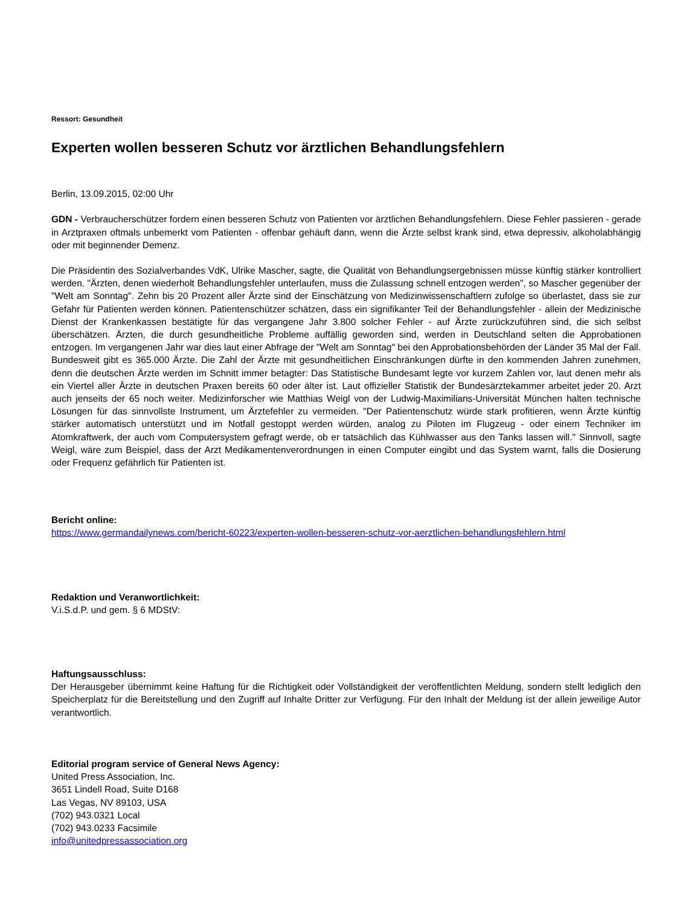Ressort: Gesundheit
Experten wollen besseren Schutz vor ärztlichen Behandlungsfehlern
Berlin, 13.09.2015, 02:00 Uhr
GDN - Verbraucherschützer fordern einen besseren Schutz von Patienten vor ärztlichen Behandlungsfehlern. Diese Fehler passieren - gerade in Arztpraxen oftmals unbemerkt vom Patienten - offenbar gehäuft dann, wenn die Ärzte selbst krank sind, etwa depressiv, alkoholabhängig oder mit beginnender Demenz.
Die Präsidentin des Sozialverbandes VdK, Ulrike Mascher, sagte, die Qualität von Behandlungsergebnissen müsse künftig stärker kontrolliert werden. "Ärzten, denen wiederholt Behandlungsfehler unterlaufen, muss die Zulassung schnell entzogen werden", so Mascher gegenüber der "Welt am Sonntag". Zehn bis 20 Prozent aller Ärzte sind der Einschätzung von Medizinwissenschaftlern zufolge so überlastet, dass sie zur Gefahr für Patienten werden können. Patientenschützer schätzen, dass ein signifikanter Teil der Behandlungsfehler - allein der Medizinische Dienst der Krankenkassen bestätigte für das vergangene Jahr 3.800 solcher Fehler - auf Ärzte zurückzuführen sind, die sich selbst überschätzen. Ärzten, die durch gesundheitliche Probleme auffällig geworden sind, werden in Deutschland selten die Approbationen entzogen. Im vergangenen Jahr war dies laut einer Abfrage der "Welt am Sonntag" bei den Approbationsbehörden der Länder 35 Mal der Fall. Bundesweit gibt es 365.000 Ärzte. Die Zahl der Ärzte mit gesundheitlichen Einschränkungen dürfte in den kommenden Jahren zunehmen, denn die deutschen Ärzte werden im Schnitt immer betagter: Das Statistische Bundesamt legte vor kurzem Zahlen vor, laut denen mehr als ein Viertel aller Ärzte in deutschen Praxen bereits 60 oder älter ist. Laut offizieller Statistik der Bundesärztekammer arbeitet jeder 20. Arzt auch jenseits der 65 noch weiter. Medizinforscher wie Matthias Weigl von der Ludwig-Maximilians-Universität München halten technische Lösungen für das sinnvollste Instrument, um Ärztefehler zu vermeiden. "Der Patientenschutz würde stark profitieren, wenn Ärzte künftig stärker automatisch unterstützt und im Notfall gestoppt werden würden, analog zu Piloten im Flugzeug - oder einem Techniker im Atomkraftwerk, der auch vom Computersystem gefragt werde, ob er tatsächlich das Kühlwasser aus den Tanks lassen will." Sinnvoll, sagte Weigl, wäre zum Beispiel, dass der Arzt Medikamentenverordnungen in einen Computer eingibt und das System warnt, falls die Dosierung oder Frequenz gefährlich für Patienten ist.
Bericht online:
https://www.germandailynews.com/bericht-60223/experten-wollen-besseren-schutz-vor-aerztlichen-behandlungsfehlern.html
Redaktion und Veranwortlichkeit:
V.i.S.d.P. und gem. § 6 MDStV:
Haftungsausschluss:
Der Herausgeber übernimmt keine Haftung für die Richtigkeit oder Vollständigkeit der veröffentlichten Meldung, sondern stellt lediglich den Speicherplatz für die Bereitstellung und den Zugriff auf Inhalte Dritter zur Verfügung. Für den Inhalt der Meldung ist der allein jeweilige Autor verantwortlich.
Editorial program service of General News Agency:
United Press Association, Inc.
3651 Lindell Road, Suite D168
Las Vegas, NV 89103, USA
(702) 943.0321 Local
(702) 943.0233 Facsimile
info@unitedpressassociation.org